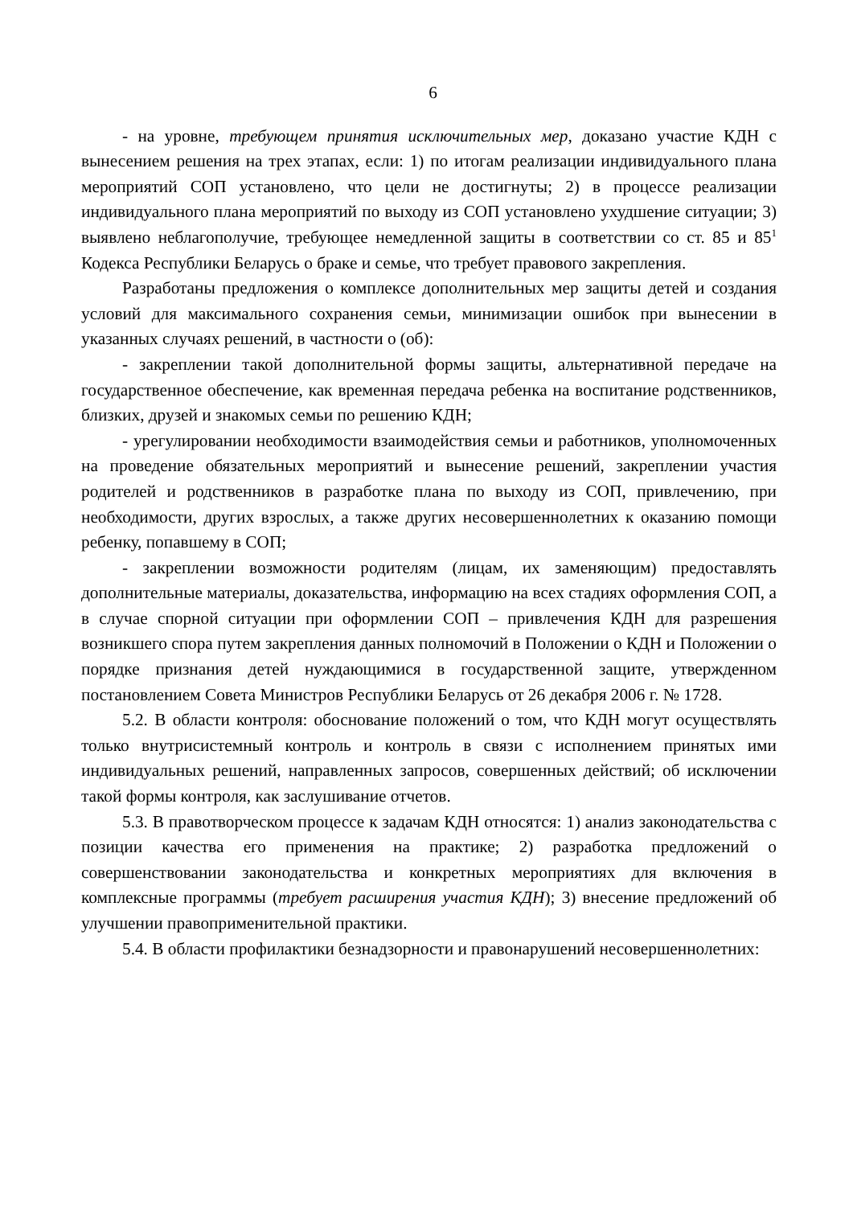6
- на уровне, требующем принятия исключительных мер, доказано участие КДН с вынесением решения на трех этапах, если: 1) по итогам реализации индивидуального плана мероприятий СОП установлено, что цели не достигнуты; 2) в процессе реализации индивидуального плана мероприятий по выходу из СОП установлено ухудшение ситуации; 3) выявлено неблагополучие, требующее немедленной защиты в соответствии со ст. 85 и 85<sup>1</sup> Кодекса Республики Беларусь о браке и семье, что требует правового закрепления.
Разработаны предложения о комплексе дополнительных мер защиты детей и создания условий для максимального сохранения семьи, минимизации ошибок при вынесении в указанных случаях решений, в частности о (об):
- закреплении такой дополнительной формы защиты, альтернативной передаче на государственное обеспечение, как временная передача ребенка на воспитание родственников, близких, друзей и знакомых семьи по решению КДН;
- урегулировании необходимости взаимодействия семьи и работников, уполномоченных на проведение обязательных мероприятий и вынесение решений, закреплении участия родителей и родственников в разработке плана по выходу из СОП, привлечению, при необходимости, других взрослых, а также других несовершеннолетних к оказанию помощи ребенку, попавшему в СОП;
- закреплении возможности родителям (лицам, их заменяющим) предоставлять дополнительные материалы, доказательства, информацию на всех стадиях оформления СОП, а в случае спорной ситуации при оформлении СОП – привлечения КДН для разрешения возникшего спора путем закрепления данных полномочий в Положении о КДН и Положении о порядке признания детей нуждающимися в государственной защите, утвержденном постановлением Совета Министров Республики Беларусь от 26 декабря 2006 г. № 1728.
5.2. В области контроля: обоснование положений о том, что КДН могут осуществлять только внутрисистемный контроль и контроль в связи с исполнением принятых ими индивидуальных решений, направленных запросов, совершенных действий; об исключении такой формы контроля, как заслушивание отчетов.
5.3. В правотворческом процессе к задачам КДН относятся: 1) анализ законодательства с позиции качества его применения на практике; 2) разработка предложений о совершенствовании законодательства и конкретных мероприятиях для включения в комплексные программы (требует расширения участия КДН); 3) внесение предложений об улучшении правоприменительной практики.
5.4. В области профилактики безнадзорности и правонарушений несовершеннолетних: